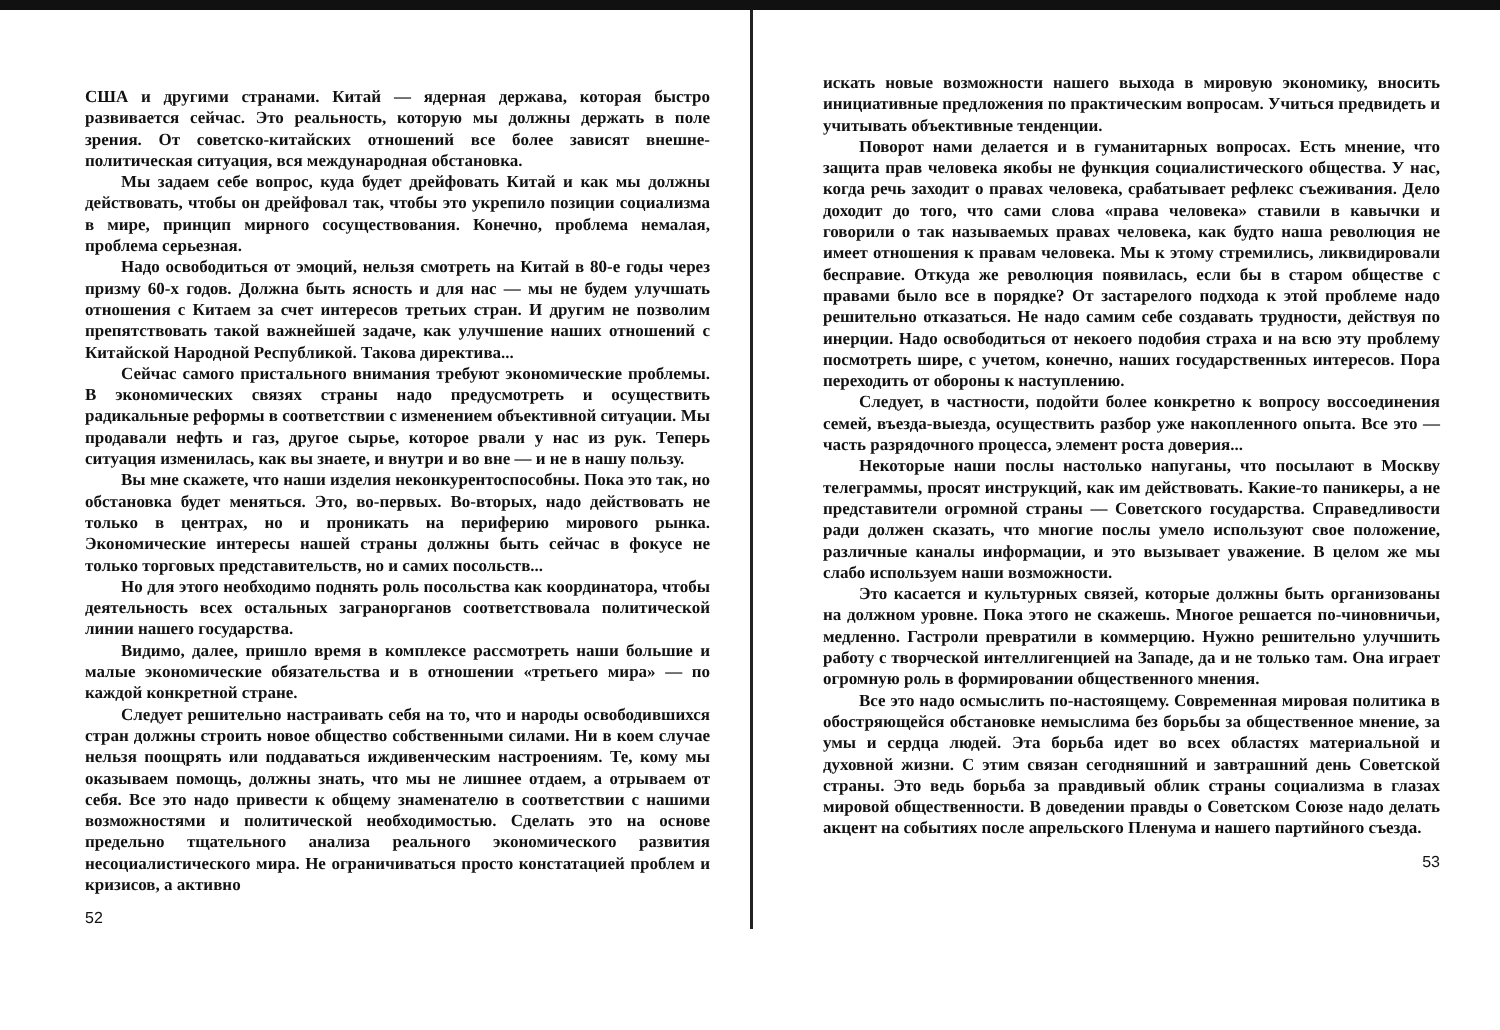США и другими странами. Китай — ядерная держава, которая быстро развивается сейчас. Это реальность, которую мы должны держать в поле зрения. От советско-китайских отношений все более зависят внешне-политическая ситуация, вся международная обстановка.
Мы задаем себе вопрос, куда будет дрейфовать Китай и как мы должны действовать, чтобы он дрейфовал так, чтобы это укрепило позиции социализма в мире, принцип мирного сосуществования. Конечно, проблема немалая, проблема серьезная.
Надо освободиться от эмоций, нельзя смотреть на Китай в 80-е годы через призму 60-х годов. Должна быть ясность и для нас — мы не будем улучшать отношения с Китаем за счет интересов третьих стран. И другим не позволим препятствовать такой важнейшей задаче, как улучшение наших отношений с Китайской Народной Республикой. Такова директива...
Сейчас самого пристального внимания требуют экономические проблемы. В экономических связях страны надо предусмотреть и осуществить радикальные реформы в соответствии с изменением объективной ситуации. Мы продавали нефть и газ, другое сырье, которое рвали у нас из рук. Теперь ситуация изменилась, как вы знаете, и внутри и во вне — и не в нашу пользу.
Вы мне скажете, что наши изделия неконкурентоспособны. Пока это так, но обстановка будет меняться. Это, во-первых. Во-вторых, надо действовать не только в центрах, но и проникать на периферию мирового рынка. Экономические интересы нашей страны должны быть сейчас в фокусе не только торговых представительств, но и самих посольств...
Но для этого необходимо поднять роль посольства как координатора, чтобы деятельность всех остальных загранорганов соответствовала политической линии нашего государства.
Видимо, далее, пришло время в комплексе рассмотреть наши большие и малые экономические обязательства и в отношении «третьего мира» — по каждой конкретной стране.
Следует решительно настраивать себя на то, что и народы освободившихся стран должны строить новое общество собственными силами. Ни в коем случае нельзя поощрять или поддаваться иждивенческим настроениям. Те, кому мы оказываем помощь, должны знать, что мы не лишнее отдаем, а отрываем от себя. Все это надо привести к общему знаменателю в соответствии с нашими возможностями и политической необходимостью. Сделать это на основе предельно тщательного анализа реального экономического развития несоциалистического мира. Не ограничиваться просто констатацией проблем и кризисов, а активно
52
искать новые возможности нашего выхода в мировую экономику, вносить инициативные предложения по практическим вопросам. Учиться предвидеть и учитывать объективные тенденции.
Поворот нами делается и в гуманитарных вопросах. Есть мнение, что защита прав человека якобы не функция социалистического общества. У нас, когда речь заходит о правах человека, срабатывает рефлекс съеживания. Дело доходит до того, что сами слова «права человека» ставили в кавычки и говорили о так называемых правах человека, как будто наша революция не имеет отношения к правам человека. Мы к этому стремились, ликвидировали бесправие. Откуда же революция появилась, если бы в старом обществе с правами было все в порядке? От застарелого подхода к этой проблеме надо решительно отказаться. Не надо самим себе создавать трудности, действуя по инерции. Надо освободиться от некоего подобия страха и на всю эту проблему посмотреть шире, с учетом, конечно, наших государственных интересов. Пора переходить от обороны к наступлению.
Следует, в частности, подойти более конкретно к вопросу воссоединения семей, въезда-выезда, осуществить разбор уже накопленного опыта. Все это — часть разрядочного процесса, элемент роста доверия...
Некоторые наши послы настолько напуганы, что посылают в Москву телеграммы, просят инструкций, как им действовать. Какие-то паникеры, а не представители огромной страны — Советского государства. Справедливости ради должен сказать, что многие послы умело используют свое положение, различные каналы информации, и это вызывает уважение. В целом же мы слабо используем наши возможности.
Это касается и культурных связей, которые должны быть организованы на должном уровне. Пока этого не скажешь. Многое решается по-чиновничьи, медленно. Гастроли превратили в коммерцию. Нужно решительно улучшить работу с творческой интеллигенцией на Западе, да и не только там. Она играет огромную роль в формировании общественного мнения.
Все это надо осмыслить по-настоящему. Современная мировая политика в обостряющейся обстановке немыслима без борьбы за общественное мнение, за умы и сердца людей. Эта борьба идет во всех областях материальной и духовной жизни. С этим связан сегодняшний и завтрашний день Советской страны. Это ведь борьба за правдивый облик страны социализма в глазах мировой общественности. В доведении правды о Советском Союзе надо делать акцент на событиях после апрельского Пленума и нашего партийного съезда.
53